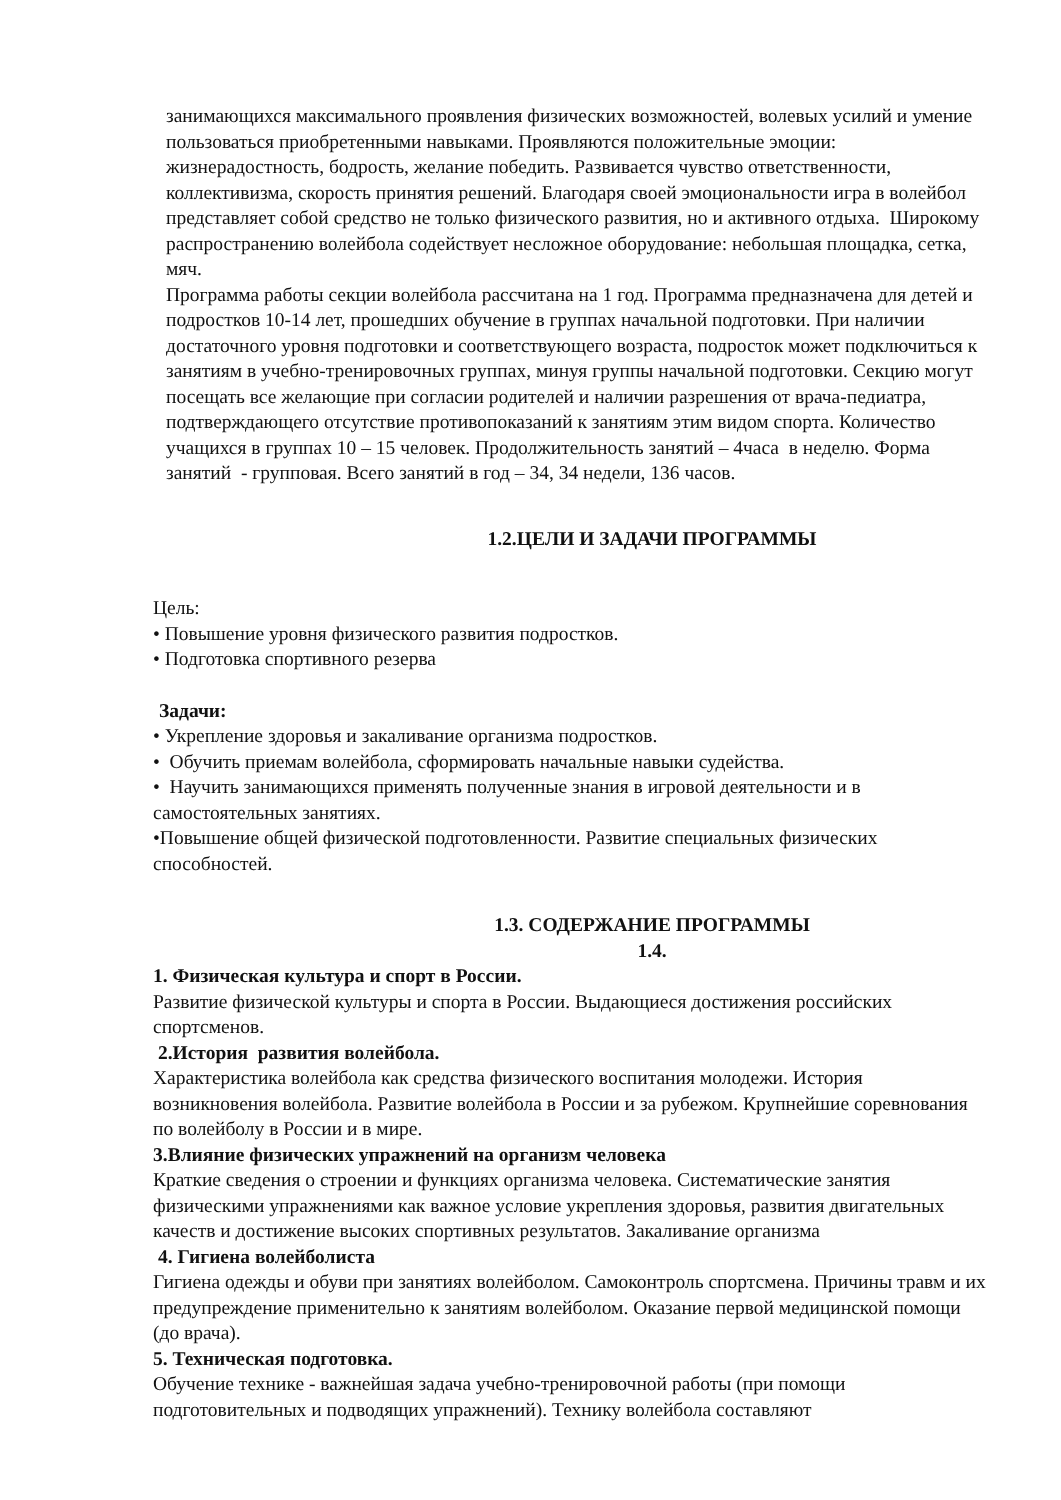занимающихся максимального проявления физических возможностей, волевых усилий и умение пользоваться приобретенными навыками. Проявляются положительные эмоции: жизнерадостность, бодрость, желание победить. Развивается чувство ответственности, коллективизма, скорость принятия решений. Благодаря своей эмоциональности игра в волейбол представляет собой средство не только физического развития, но и активного отдыха. Широкому распространению волейбола содействует несложное оборудование: небольшая площадка, сетка, мяч.
Программа работы секции волейбола рассчитана на 1 год. Программа предназначена для детей и подростков 10-14 лет, прошедших обучение в группах начальной подготовки. При наличии достаточного уровня подготовки и соответствующего возраста, подросток может подключиться к занятиям в учебно-тренировочных группах, минуя группы начальной подготовки. Секцию могут посещать все желающие при согласии родителей и наличии разрешения от врача-педиатра, подтверждающего отсутствие противопоказаний к занятиям этим видом спорта. Количество учащихся в группах 10 – 15 человек. Продолжительность занятий – 4часа в неделю. Форма занятий - групповая. Всего занятий в год – 34, 34 недели, 136 часов.
1.2.ЦЕЛИ И ЗАДАЧИ ПРОГРАММЫ
Цель:
• Повышение уровня физического развития подростков.
• Подготовка спортивного резерва
Задачи:
• Укрепление здоровья и закаливание организма подростков.
• Обучить приемам волейбола, сформировать начальные навыки судейства.
• Научить занимающихся применять полученные знания в игровой деятельности и в самостоятельных занятиях.
•Повышение общей физической подготовленности. Развитие специальных физических способностей.
1.3. СОДЕРЖАНИЕ ПРОГРАММЫ
1.4.
1. Физическая культура и спорт в России.
Развитие физической культуры и спорта в России. Выдающиеся достижения российских спортсменов.
2.История развития волейбола.
Характеристика волейбола как средства физического воспитания молодежи. История возникновения волейбола. Развитие волейбола в России и за рубежом. Крупнейшие соревнования по волейболу в России и в мире.
3.Влияние физических упражнений на организм человека
Краткие сведения о строении и функциях организма человека. Систематические занятия физическими упражнениями как важное условие укрепления здоровья, развития двигательных качеств и достижение высоких спортивных результатов. Закаливание организма
4. Гигиена волейболиста
Гигиена одежды и обуви при занятиях волейболом. Самоконтроль спортсмена. Причины травм и их предупреждение применительно к занятиям волейболом. Оказание первой медицинской помощи (до врача).
5. Техническая подготовка.
Обучение технике - важнейшая задача учебно-тренировочной работы (при помощи подготовительных и подводящих упражнений). Технику волейбола составляют